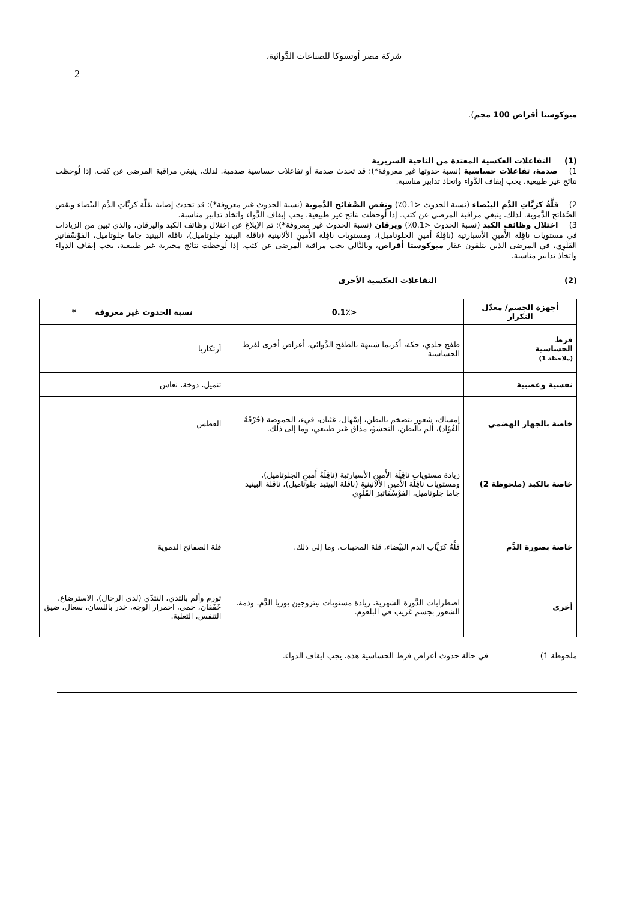شركة مصر أوتسوكا للصناعات الدَّوائية،
2
ميوكوستا أقراص 100 مجم).
(1) التفاعلات العكسية المعتدة من الناحية السريرية
1) صدمة، تفاعلات حساسية (نسبة حدوثها غير معروفة*): قد تحدث صدمة أو تفاعلات حساسية صدمية. لذلك، ينبغي مراقبة المرضى عن كثب. إذا لُوحظت نتائج غير طبيعية، يجب إيقاف الدَّواء واتخاذ تدابير مناسبة.
2) قلَّةُ كرَيَّاتِ الدَّم البيْضاء (نسبة الحدوث <0.1٪) ونقص الصَّفائح الدَّموية (نسبة الحدوث غير معروفة*): قد تحدث إصابة بقلَّة كرَيَّاتِ الدَّم البيْضاء ونقص الصَّفائح الدَّموية. لذلك، ينبغي مراقبة المرضى عن كثب. إذا لُوحظت نتائج غير طبيعية، يجب إيقاف الدَّواء واتخاذ تدابير مناسبة.
3) اختلال وظائف الكبد (نسبة الحدوث <0.1٪) ويرقان (نسبة الحدوث غير معروفة*): تم الإبلاغ عن اختلال وظائف الكبد واليرقان، والذي تبين من الزيادات في مستويات ناقِلَة الأَمينِ الأسبارتية (ناقِلَةُ أَمينِ الجلوتاميل)، ومستويات ناقِلَة الأَمينِ الألانينية (ناقلة البيتيد جلوتاميل)، ناقلة البيتيد جاما جلوتاميل، الفوْسْفاتيز القَلَوِي، في المرضى الذين يتلقون عقار ميوكوستا أقراص، وبالتَّالي يجب مراقبة المرضى عن كثب. إذا لُوحظت نتائج مخبرية غير طبيعية، يجب إيقاف الدواء واتخاذ تدابير مناسبة.
(2) التفاعلات العكسية الأخرى
| أجهزة الجسم/ معدّل التكرار | <0.1٪ | نسبة الحدوث غير معروفة * |
| --- | --- | --- |
| فرط الحساسية (ملاحظة 1) | طفح جلدي، حكة، أكزيما شبيهة بالطفح الدَّوائي، أعراض أخرى لفرط الحساسية | أرتكاريا |
| نفسية وعصبية | | تنميل، دوخة، نعاس |
| خاصة بالجهاز الهضمي | إمساك، شعور بتضخم بالبطن، إسْهال، غثيان، قيء، الحموضة (حُرْقَةُ الفُؤاد)، ألم بالبطن، التجشؤ، مذاق غير طبيعي، وما إلى ذلك. | العطش |
| خاصة بالكبد (ملحوظة 2) | زيادة مستويات ناقِلَة الأَمينِ الأسبارتية (ناقِلَةُ أَمينِ الجلوتاميل)، ومستويات ناقِلَة الأَمينِ الألانينية (ناقلة البيتيد جلوتاميل)، ناقلة البيتيد جاما جلوتاميل، الفوْسْفاتيز القَلَوِي | |
| خاصة بصورة الدَّم | قلَّةُ كرَيَّاتِ الدم البيْضاء، قلة المحببات، وما إلى ذلك. | قلة الصفائح الدموية |
| أخرى | اضطرابات الدَّورة الشهرية، زيادة مستويات نيتروجين يوريا الدَّم، وذمة، الشعور بجسم غريب في البلعوم. | تورم وألم بالثدي، التثدّي (لدى الرجال)، الاسترضاع، خَفَقان، حمى، احمرار الوجه، خدر باللسان، سعال، ضيق التنفس، الثعلبة. |
ملحوظة 1) في حالة حدوث أعراض فرط الحساسية هذه، يجب ايقاف الدواء.